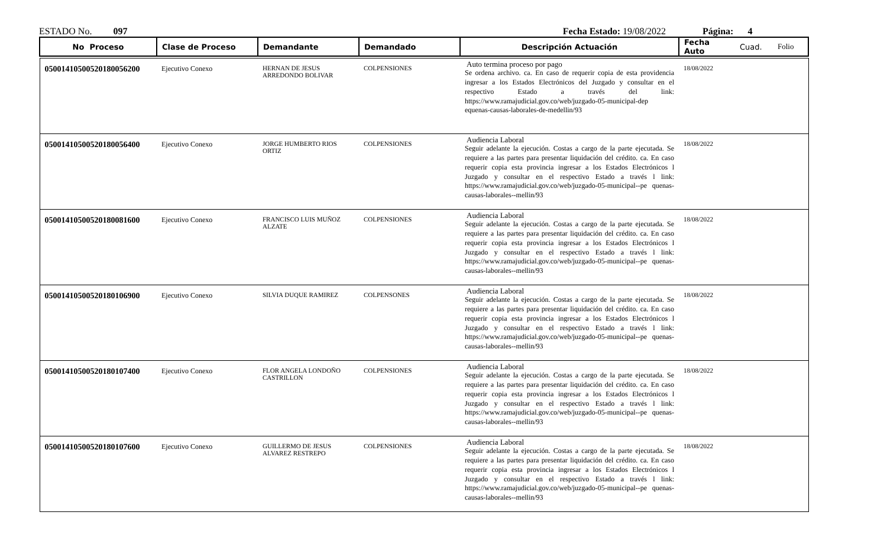ESTADO No. 097 Fecha Estado: 19/08/2022 Página: 4
| No Proceso | Clase de Proceso | Demandante | Demandado | Descripción Actuación | Fecha Auto | Cuad. | Folio |
| --- | --- | --- | --- | --- | --- | --- | --- |
| 05001410500520180056200 | Ejecutivo Conexo | HERNAN DE JESUS ARREDONDO BOLIVAR | COLPENSIONES | Auto termina proceso por pago Se ordena archivo. ca. En caso de requerir copia de esta providencia ingresar a los Estados Electrónicos del Juzgado y consultar en el respectivo Estado a través del link: https://www.ramajudicial.gov.co/web/juzgado-05-municipal-dep equenas-causas-laborales-de-medellin/93 | 18/08/2022 | | |
| 05001410500520180056400 | Ejecutivo Conexo | JORGE HUMBERTO RIOS ORTIZ | COLPENSIONES | Audiencia Laboral Seguir adelante la ejecución. Costas a cargo de la parte ejecutada. Se requiere a las partes para presentar liquidación del crédito. ca. En caso requerir copia esta provincia ingresar a los Estados Electrónicos l Juzgado y consultar en el respectivo Estado a través l link: https://www.ramajudicial.gov.co/web/juzgado-05-municipal--pe quenas-causas-laborales--mellin/93 | 18/08/2022 | | |
| 05001410500520180081600 | Ejecutivo Conexo | FRANCISCO LUIS MUÑOZ ALZATE | COLPENSIONES | Audiencia Laboral Seguir adelante la ejecución. Costas a cargo de la parte ejecutada. Se requiere a las partes para presentar liquidación del crédito. ca. En caso requerir copia esta provincia ingresar a los Estados Electrónicos l Juzgado y consultar en el respectivo Estado a través l link: https://www.ramajudicial.gov.co/web/juzgado-05-municipal--pe quenas-causas-laborales--mellin/93 | 18/08/2022 | | |
| 05001410500520180106900 | Ejecutivo Conexo | SILVIA DUQUE RAMIREZ | COLPENSONES | Audiencia Laboral Seguir adelante la ejecución. Costas a cargo de la parte ejecutada. Se requiere a las partes para presentar liquidación del crédito. ca. En caso requerir copia esta provincia ingresar a los Estados Electrónicos l Juzgado y consultar en el respectivo Estado a través l link: https://www.ramajudicial.gov.co/web/juzgado-05-municipal--pe quenas-causas-laborales--mellin/93 | 18/08/2022 | | |
| 05001410500520180107400 | Ejecutivo Conexo | FLOR ANGELA LONDOÑO CASTRILLON | COLPENSIONES | Audiencia Laboral Seguir adelante la ejecución. Costas a cargo de la parte ejecutada. Se requiere a las partes para presentar liquidación del crédito. ca. En caso requerir copia esta provincia ingresar a los Estados Electrónicos l Juzgado y consultar en el respectivo Estado a través l link: https://www.ramajudicial.gov.co/web/juzgado-05-municipal--pe quenas-causas-laborales--mellin/93 | 18/08/2022 | | |
| 05001410500520180107600 | Ejecutivo Conexo | GUILLERMO DE JESUS ALVAREZ RESTREPO | COLPENSIONES | Audiencia Laboral Seguir adelante la ejecución. Costas a cargo de la parte ejecutada. Se requiere a las partes para presentar liquidación del crédito. ca. En caso requerir copia esta provincia ingresar a los Estados Electrónicos l Juzgado y consultar en el respectivo Estado a través l link: https://www.ramajudicial.gov.co/web/juzgado-05-municipal--pe quenas-causas-laborales--mellin/93 | 18/08/2022 | | |